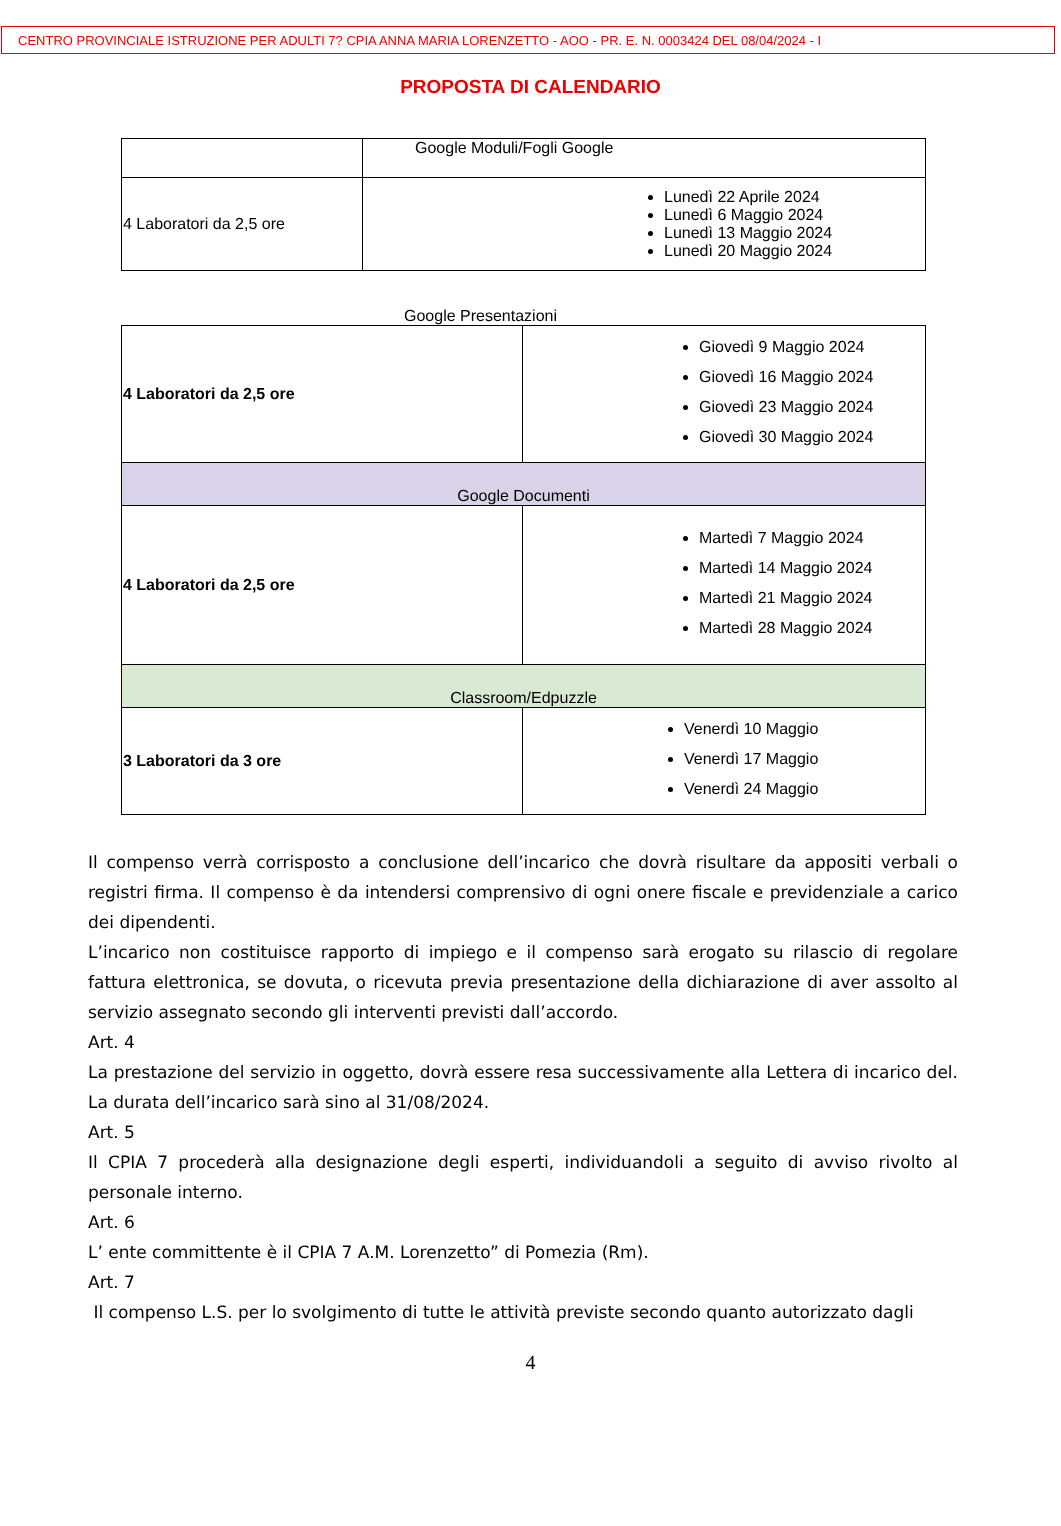CENTRO PROVINCIALE ISTRUZIONE PER ADULTI 7? CPIA ANNA MARIA LORENZETTO - AOO - PR. E. N. 0003424 DEL 08/04/2024 - I
PROPOSTA DI CALENDARIO
| | Google Moduli/Fogli Google |
| 4 Laboratori da 2,5 ore | Lunedì 22 Aprile 2024 Lunedì 6 Maggio 2024 Lunedì 13 Maggio 2024 Lunedì 20 Maggio 2024 |
Google Presentazioni
| 4 Laboratori da 2,5 ore | Giovedì 9 Maggio 2024 Giovedì 16 Maggio 2024 Giovedì 23 Maggio 2024 Giovedì 30 Maggio 2024 |
| Google Documenti | |
| 4 Laboratori da 2,5 ore | Martedì 7 Maggio 2024 Martedì 14 Maggio 2024 Martedì 21 Maggio 2024 Martedì 28 Maggio 2024 |
| Classroom/Edpuzzle | |
| 3 Laboratori da 3 ore | Venerdì 10 Maggio Venerdì 17 Maggio Venerdì 24 Maggio |
Il compenso verrà corrisposto a conclusione dell’incarico che dovrà risultare da appositi verbali o registri firma. Il compenso è da intendersi comprensivo di ogni onere fiscale e previdenziale a carico dei dipendenti.
L’incarico non costituisce rapporto di impiego e il compenso sarà erogato su rilascio di regolare fattura elettronica, se dovuta, o ricevuta previa presentazione della dichiarazione di aver assolto al servizio assegnato secondo gli interventi previsti dall’accordo.
Art. 4
La prestazione del servizio in oggetto, dovrà essere resa successivamente alla Lettera di incarico del. La durata dell’incarico sarà sino al 31/08/2024.
Art. 5
Il CPIA 7 procederà alla designazione degli esperti, individuandoli a seguito di avviso rivolto al personale interno.
Art. 6
L’ ente committente è il CPIA 7 A.M. Lorenzetto” di Pomezia (Rm).
Art. 7
Il compenso L.S. per lo svolgimento di tutte le attività previste secondo quanto autorizzato dagli
4